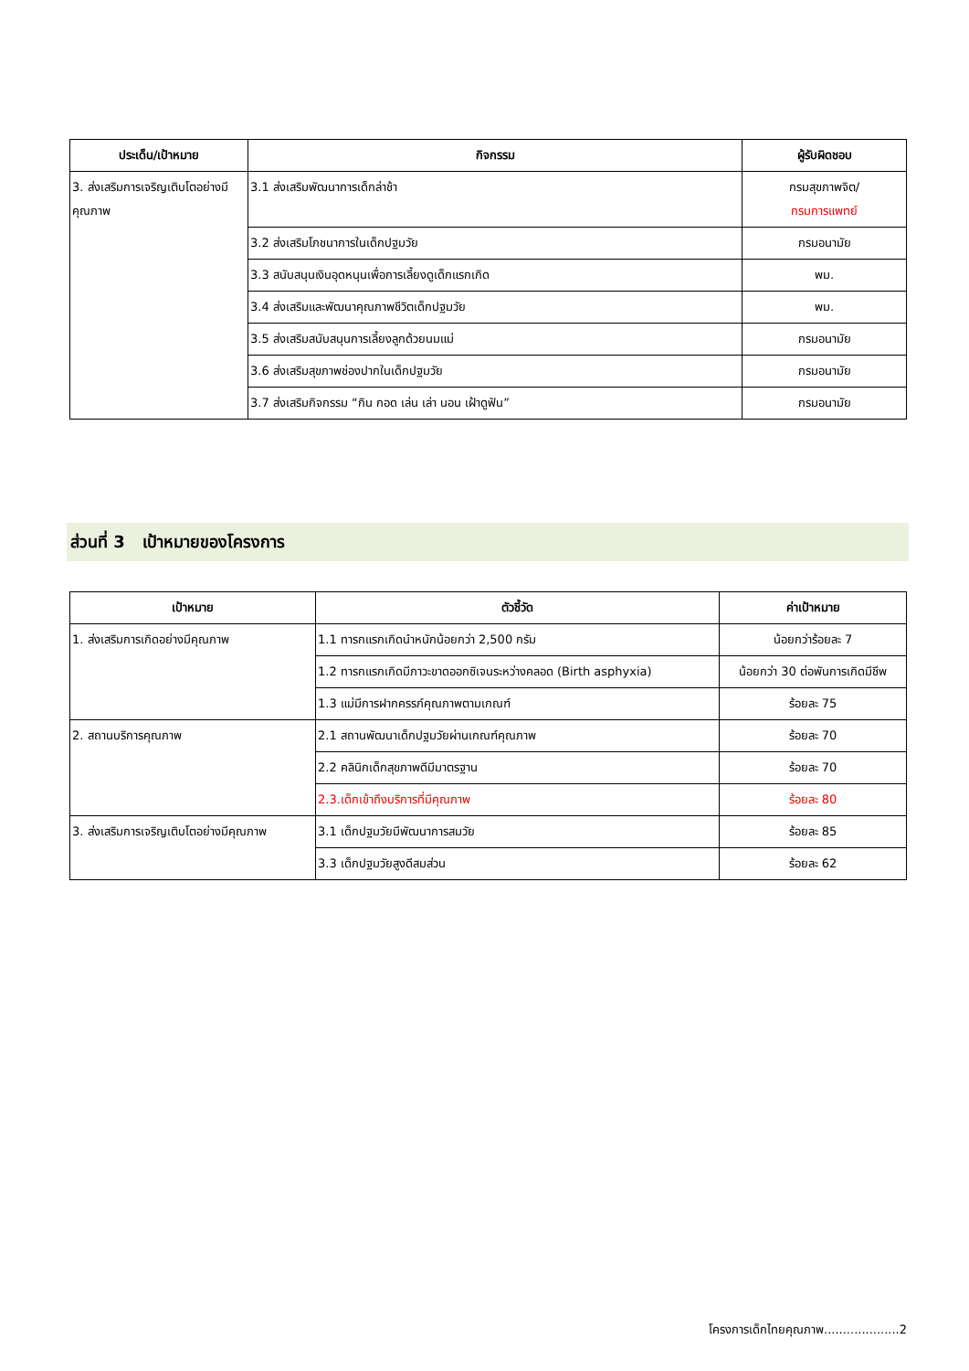| ประเด็น/เป้าหมาย | กิจกรรม | ผู้รับผิดชอบ |
| --- | --- | --- |
| 3. ส่งเสริมการเจริญเติบโตอย่างมีคุณภาพ | 3.1 ส่งเสริมพัฒนาการเด็กล่าช้า | กรมสุขภาพจิต/ กรมการแพทย์ |
| | 3.2 ส่งเสริมโภชนาการในเด็กปฐมวัย | กรมอนามัย |
| | 3.3 สนับสนุนเงินอุดหนุนเพื่อการเลี้ยงดูเด็กแรกเกิด | พม. |
| | 3.4 ส่งเสริมและพัฒนาคุณภาพชีวิตเด็กปฐมวัย | พม. |
| | 3.5 ส่งเสริมสนับสนุนการเลี้ยงลูกด้วยนมแม่ | กรมอนามัย |
| | 3.6 ส่งเสริมสุขภาพช่องปากในเด็กปฐมวัย | กรมอนามัย |
| | 3.7 ส่งเสริมกิจกรรม “กิน กอด เล่น เล่า นอน เฝ้าดูฟัน” | กรมอนามัย |
ส่วนที่ 3 เป้าหมายของโครงการ
| เป้าหมาย | ตัวชี้วัด | ค่าเป้าหมาย |
| --- | --- | --- |
| 1. ส่งเสริมการเกิดอย่างมีคุณภาพ | 1.1 ทารกแรกเกิดนำหนักน้อยกว่า 2,500 กรัม | น้อยกว่าร้อยละ 7 |
| | 1.2 ทารกแรกเกิดมีภาวะขาดออกซิเจนระหว่างคลอด (Birth asphyxia) | น้อยกว่า 30 ต่อพันการเกิดมีชีพ |
| | 1.3 แม่มีการฝากครรภ์คุณภาพตามเกณฑ์ | ร้อยละ 75 |
| 2. สถานบริการคุณภาพ | 2.1 สถานพัฒนาเด็กปฐมวัยผ่านเกณฑ์คุณภาพ | ร้อยละ 70 |
| | 2.2 คลินิกเด็กสุขภาพดีมีมาตรฐาน | ร้อยละ 70 |
| | 2.3.เด็กเข้าถึงบริการที่มีคุณภาพ | ร้อยละ 80 |
| 3. ส่งเสริมการเจริญเติบโตอย่างมีคุณภาพ | 3.1 เด็กปฐมวัยมีพัฒนาการสมวัย | ร้อยละ 85 |
| | 3.3 เด็กปฐมวัยสูงดีสมส่วน | ร้อยละ 62 |
โครงการเด็กไทยคุณภาพ....................2